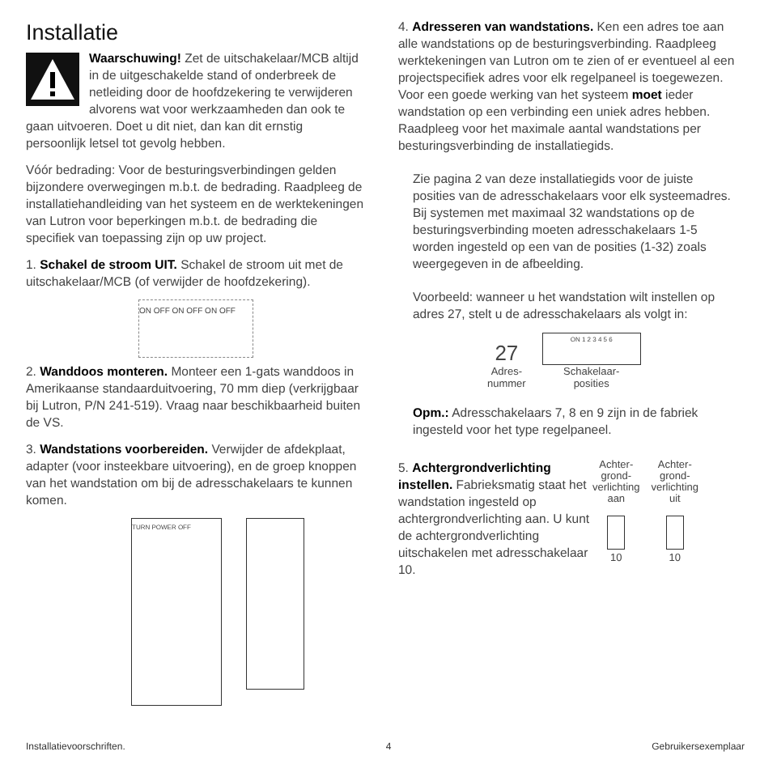Installatie
Waarschuwing! Zet de uitschakelaar/MCB altijd in de uitgeschakelde stand of onderbreek de netleiding door de hoofdzekering te verwijderen alvorens wat voor werkzaamheden dan ook te gaan uitvoeren. Doet u dit niet, dan kan dit ernstig persoonlijk letsel tot gevolg hebben.
Vóór bedrading: Voor de besturingsverbindingen gelden bijzondere overwegingen m.b.t. de bedrading. Raadpleeg de installatiehandleiding van het systeem en de werktekeningen van Lutron voor beperkingen m.b.t. de bedrading die specifiek van toepassing zijn op uw project.
1. Schakel de stroom UIT. Schakel de stroom uit met de uitschakelaar/MCB (of verwijder de hoofdzekering).
ON OFF ON OFF ON OFF
2. Wanddoos monteren. Monteer een 1-gats wanddoos in Amerikaanse standaarduitvoering, 70 mm diep (verkrijgbaar bij Lutron, P/N 241-519). Vraag naar beschikbaarheid buiten de VS.
3. Wandstations voorbereiden. Verwijder de afdekplaat, adapter (voor insteekbare uitvoering), en de groep knoppen van het wandstation om bij de adresschakelaars te kunnen komen.
TURN POWER OFF
4. Adresseren van wandstations. Ken een adres toe aan alle wandstations op de besturingsverbinding. Raadpleeg werktekeningen van Lutron om te zien of er eventueel al een projectspecifiek adres voor elk regelpaneel is toegewezen. Voor een goede werking van het systeem moet ieder wandstation op een verbinding een uniek adres hebben. Raadpleeg voor het maximale aantal wandstations per besturingsverbinding de installatiegids.
Zie pagina 2 van deze installatiegids voor de juiste posities van de adresschakelaars voor elk systeemadres. Bij systemen met maximaal 32 wandstations op de besturingsverbinding moeten adresschakelaars 1-5 worden ingesteld op een van de posities (1-32) zoals weergegeven in de afbeelding.
Voorbeeld: wanneer u het wandstation wilt instellen op adres 27, stelt u de adresschakelaars als volgt in:
27
Adres-
nummer
ON 1 2 3 4 5 6
Schakelaar-
posities
Opm.: Adresschakelaars 7, 8 en 9 zijn in de fabriek ingesteld voor het type regelpaneel.
5. Achtergrondverlichting instellen. Fabrieksmatig staat het wandstation ingesteld op achtergrondverlichting aan. U kunt de achtergrondverlichting uitschakelen met adresschakelaar 10.
Achter-
grond-
verlichting
aan
10
Achter-
grond-
verlichting
uit
10
Installatievoorschriften. 4 Gebruikersexemplaar